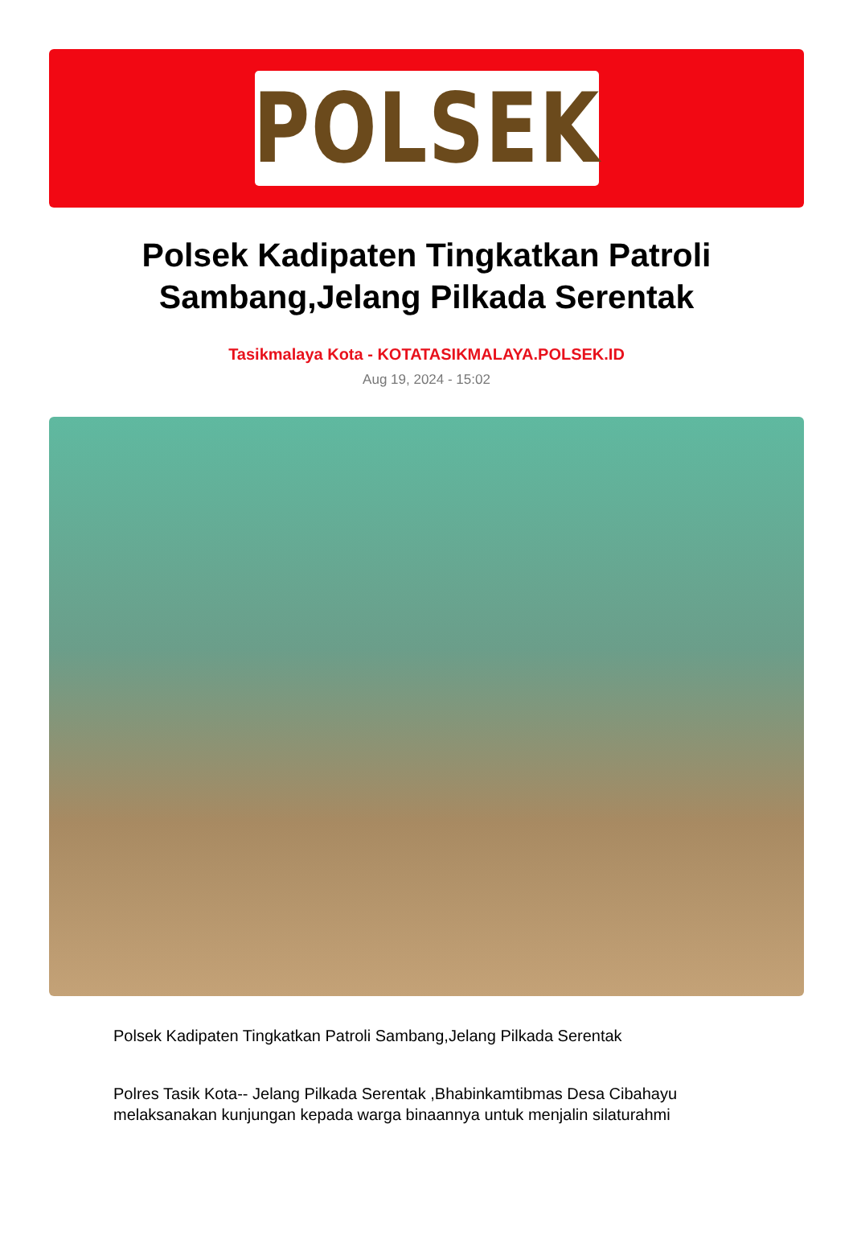POLSEK
Polsek Kadipaten Tingkatkan Patroli Sambang,Jelang Pilkada Serentak
Tasikmalaya Kota - KOTATASIKMALAYA.POLSEK.ID
Aug 19, 2024 - 15:02
Polsek Kadipaten Tingkatkan Patroli Sambang,Jelang Pilkada Serentak
Polres Tasik Kota-- Jelang Pilkada Serentak ,Bhabinkamtibmas Desa Cibahayu melaksanakan kunjungan kepada warga binaannya untuk menjalin silaturahmi